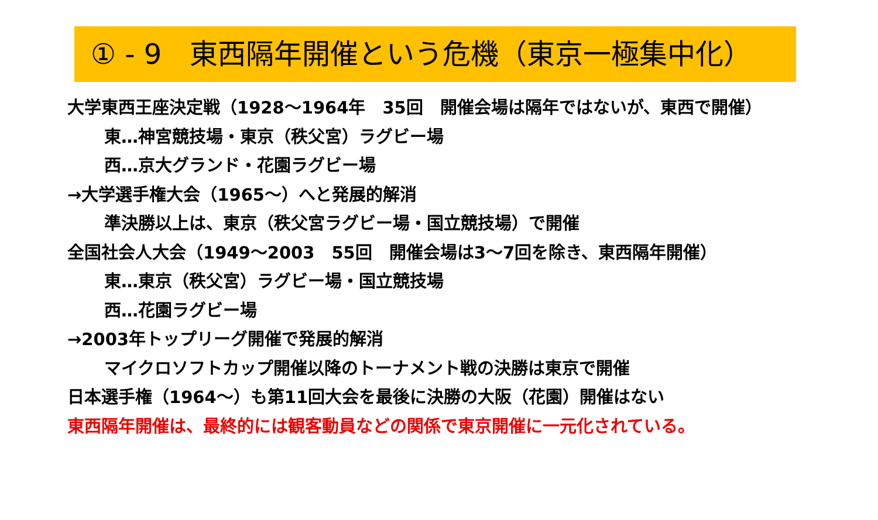① - 9　東西隔年開催という危機（東京一極集中化）
大学東西王座決定戦（1928～1964年　35回　開催会場は隔年ではないが、東西で開催）
東…神宮競技場・東京（秩父宮）ラグビー場
西…京大グランド・花園ラグビー場
→大学選手権大会（1965～）へと発展的解消
準決勝以上は、東京（秩父宮ラグビー場・国立競技場）で開催
全国社会人大会（1949～2003　55回　開催会場は3～7回を除き、東西隔年開催）
東…東京（秩父宮）ラグビー場・国立競技場
西…花園ラグビー場
→2003年トップリーグ開催で発展的解消
マイクロソフトカップ開催以降のトーナメント戦の決勝は東京で開催
日本選手権（1964～）も第11回大会を最後に決勝の大阪（花園）開催はない
東西隔年開催は、最終的には観客動員などの関係で東京開催に一元化されている。